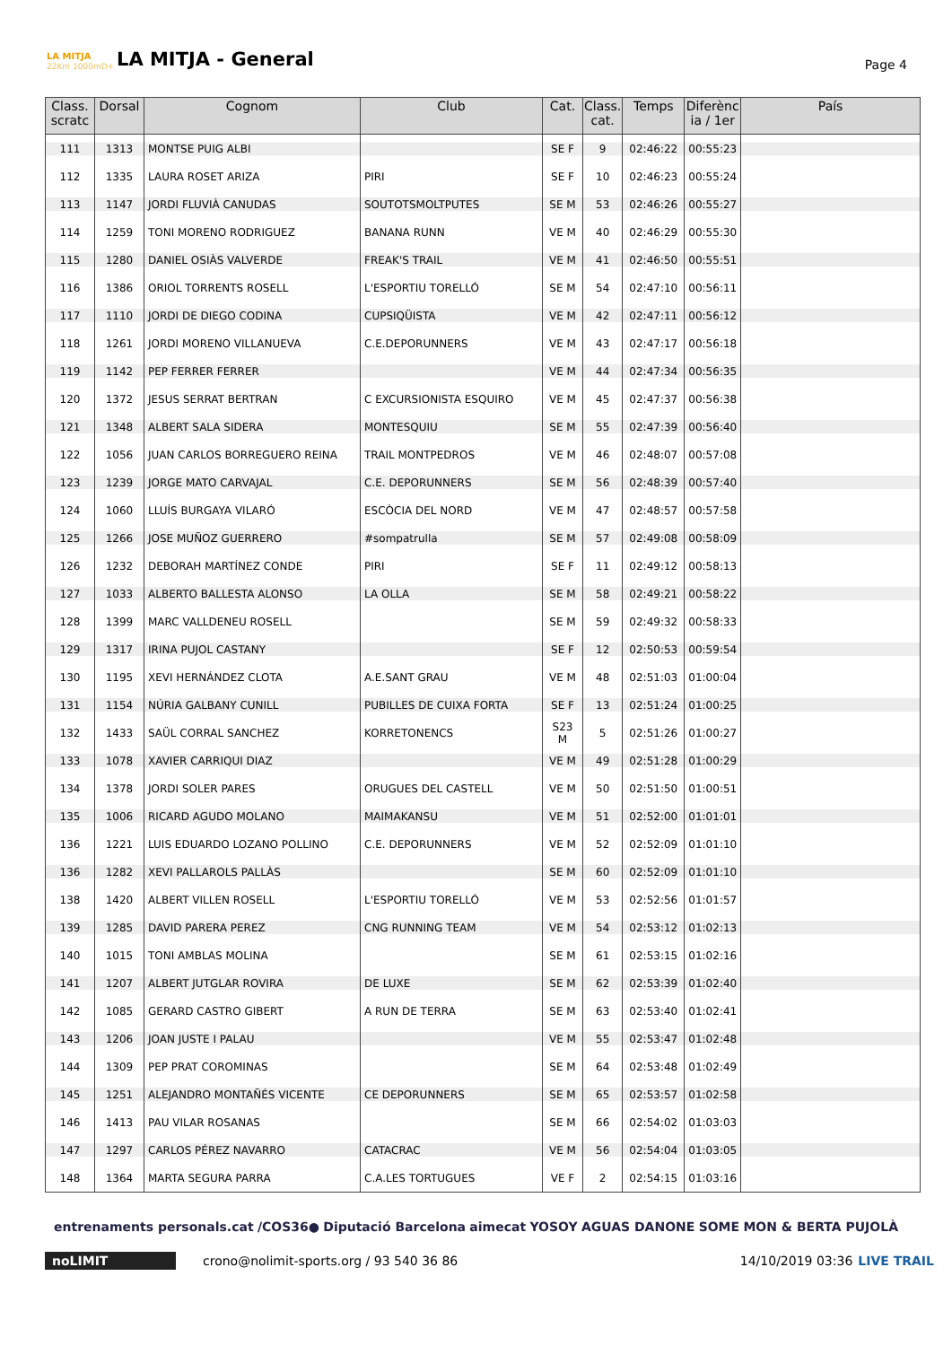LA MITJA
22Km 1000mD+
LA MITJA - General
Page 4
| Class. scratc | Dorsal | Cognom | Club | Cat. | Class. cat. | Temps | Diferènc ia / 1er | País |
| --- | --- | --- | --- | --- | --- | --- | --- | --- |
| 111 | 1313 | MONTSE PUIG ALBI | | SE F | 9 | 02:46:22 | 00:55:23 | |
| 112 | 1335 | LAURA ROSET ARIZA | PIRI | SE F | 10 | 02:46:23 | 00:55:24 | |
| 113 | 1147 | JORDI FLUVIÀ CANUDAS | SOUTOTSMOLTPUTES | SE M | 53 | 02:46:26 | 00:55:27 | |
| 114 | 1259 | TONI MORENO RODRIGUEZ | BANANA RUNN | VE M | 40 | 02:46:29 | 00:55:30 | |
| 115 | 1280 | DANIEL OSIÀS VALVERDE | FREAK'S TRAIL | VE M | 41 | 02:46:50 | 00:55:51 | |
| 116 | 1386 | ORIOL TORRENTS ROSELL | L'ESPORTIU TORELLÓ | SE M | 54 | 02:47:10 | 00:56:11 | |
| 117 | 1110 | JORDI DE DIEGO CODINA | CUPSIQÜISTA | VE M | 42 | 02:47:11 | 00:56:12 | |
| 118 | 1261 | JORDI MORENO VILLANUEVA | C.E.DEPORUNNERS | VE M | 43 | 02:47:17 | 00:56:18 | |
| 119 | 1142 | PEP FERRER FERRER | | VE M | 44 | 02:47:34 | 00:56:35 | |
| 120 | 1372 | JESUS SERRAT BERTRAN | C EXCURSIONISTA ESQUIRO | VE M | 45 | 02:47:37 | 00:56:38 | |
| 121 | 1348 | ALBERT SALA SIDERA | MONTESQUIU | SE M | 55 | 02:47:39 | 00:56:40 | |
| 122 | 1056 | JUAN CARLOS BORREGUERO REINA | TRAIL MONTPEDROS | VE M | 46 | 02:48:07 | 00:57:08 | |
| 123 | 1239 | JORGE MATO CARVAJAL | C.E. DEPORUNNERS | SE M | 56 | 02:48:39 | 00:57:40 | |
| 124 | 1060 | LLUÍS BURGAYA VILARÓ | ESCÒCIA DEL NORD | VE M | 47 | 02:48:57 | 00:57:58 | |
| 125 | 1266 | JOSE MUÑOZ GUERRERO | #sompatrulla | SE M | 57 | 02:49:08 | 00:58:09 | |
| 126 | 1232 | DEBORAH MARTÍNEZ CONDE | PIRI | SE F | 11 | 02:49:12 | 00:58:13 | |
| 127 | 1033 | ALBERTO BALLESTA ALONSO | LA OLLA | SE M | 58 | 02:49:21 | 00:58:22 | |
| 128 | 1399 | MARC VALLDENEU ROSELL | | SE M | 59 | 02:49:32 | 00:58:33 | |
| 129 | 1317 | IRINA PUJOL CASTANY | | SE F | 12 | 02:50:53 | 00:59:54 | |
| 130 | 1195 | XEVI HERNÁNDEZ CLOTA | A.E.SANT GRAU | VE M | 48 | 02:51:03 | 01:00:04 | |
| 131 | 1154 | NÚRIA GALBANY CUNILL | PUBILLES DE CUIXA FORTA | SE F | 13 | 02:51:24 | 01:00:25 | |
| 132 | 1433 | SAÜL CORRAL SANCHEZ | KORRETONENCS | S23 M | 5 | 02:51:26 | 01:00:27 | |
| 133 | 1078 | XAVIER CARRIQUI DIAZ | | VE M | 49 | 02:51:28 | 01:00:29 | |
| 134 | 1378 | JORDI SOLER PARES | ORUGUES DEL CASTELL | VE M | 50 | 02:51:50 | 01:00:51 | |
| 135 | 1006 | RICARD AGUDO MOLANO | MAIMAKANSU | VE M | 51 | 02:52:00 | 01:01:01 | |
| 136 | 1221 | LUIS EDUARDO LOZANO POLLINO | C.E. DEPORUNNERS | VE M | 52 | 02:52:09 | 01:01:10 | |
| 136 | 1282 | XEVI PALLAROLS PALLÀS | | SE M | 60 | 02:52:09 | 01:01:10 | |
| 138 | 1420 | ALBERT VILLEN ROSELL | L'ESPORTIU TORELLÓ | VE M | 53 | 02:52:56 | 01:01:57 | |
| 139 | 1285 | DAVID PARERA PEREZ | CNG RUNNING TEAM | VE M | 54 | 02:53:12 | 01:02:13 | |
| 140 | 1015 | TONI AMBLAS MOLINA | | SE M | 61 | 02:53:15 | 01:02:16 | |
| 141 | 1207 | ALBERT JUTGLAR ROVIRA | DE LUXE | SE M | 62 | 02:53:39 | 01:02:40 | |
| 142 | 1085 | GERARD CASTRO GIBERT | A RUN DE TERRA | SE M | 63 | 02:53:40 | 01:02:41 | |
| 143 | 1206 | JOAN JUSTE I PALAU | | VE M | 55 | 02:53:47 | 01:02:48 | |
| 144 | 1309 | PEP PRAT COROMINAS | | SE M | 64 | 02:53:48 | 01:02:49 | |
| 145 | 1251 | ALEJANDRO MONTAÑÉS VICENTE | CE DEPORUNNERS | SE M | 65 | 02:53:57 | 01:02:58 | |
| 146 | 1413 | PAU VILAR ROSANAS | | SE M | 66 | 02:54:02 | 01:03:03 | |
| 147 | 1297 | CARLOS PÉREZ NAVARRO | CATACRAC | VE M | 56 | 02:54:04 | 01:03:05 | |
| 148 | 1364 | MARTA SEGURA PARRA | C.A.LES TORTUGUES | VE F | 2 | 02:54:15 | 01:03:16 | |
entrenaments personals.cat /COS36● Diputació Barcelona aimecat YOSOY AGUAS DANONE SOME MON & BERTA PUJOLÀ
noLIMIT crono@nolimit-sports.org / 93 540 36 86 14/10/2019 03:36 LIVE TRAIL